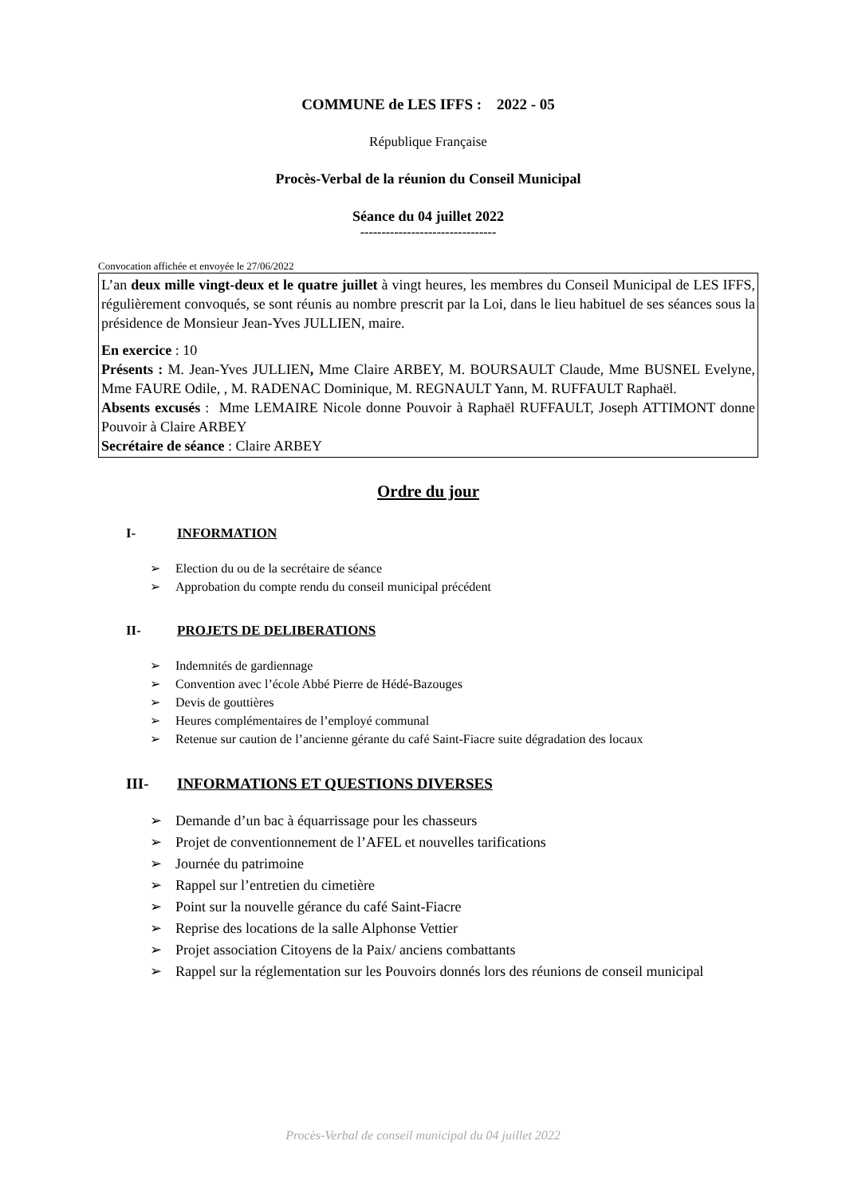COMMUNE de LES IFFS : 2022 - 05
République Française
Procès-Verbal de la réunion du Conseil Municipal
Séance du 04 juillet 2022
--------------------------------
Convocation affichée et envoyée le 27/06/2022
L’an deux mille vingt-deux et le quatre juillet à vingt heures, les membres du Conseil Municipal de LES IFFS, régulièrement convoqués, se sont réunis au nombre prescrit par la Loi, dans le lieu habituel de ses séances sous la présidence de Monsieur Jean-Yves JULLIEN, maire.
En exercice : 10
Présents : M. Jean-Yves JULLIEN, Mme Claire ARBEY, M. BOURSAULT Claude, Mme BUSNEL Evelyne, Mme FAURE Odile, , M. RADENAC Dominique, M. REGNAULT Yann, M. RUFFAULT Raphaël.
Absents excusés : Mme LEMAIRE Nicole donne Pouvoir à Raphaël RUFFAULT, Joseph ATTIMONT donne Pouvoir à Claire ARBEY
Secrétaire de séance : Claire ARBEY
Ordre du jour
I- INFORMATION
➢ Election du ou de la secrétaire de séance
➢ Approbation du compte rendu du conseil municipal précédent
II- PROJETS DE DELIBERATIONS
➢ Indemnités de gardiennage
➢ Convention avec l’école Abbé Pierre de Hédé-Bazouges
➢ Devis de gouttières
➢ Heures complémentaires de l’employé communal
➢ Retenue sur caution de l’ancienne gérante du café Saint-Fiacre suite dégradation des locaux
III- INFORMATIONS ET QUESTIONS DIVERSES
➢ Demande d’un bac à équarrissage pour les chasseurs
➢ Projet de conventionnement de l’AFEL et nouvelles tarifications
➢ Journée du patrimoine
➢ Rappel sur l’entretien du cimetière
➢ Point sur la nouvelle gérance du café Saint-Fiacre
➢ Reprise des locations de la salle Alphonse Vettier
➢ Projet association Citoyens de la Paix/ anciens combattants
➢ Rappel sur la réglementation sur les Pouvoirs donnés lors des réunions de conseil municipal
Procès-Verbal de conseil municipal du 04 juillet 2022